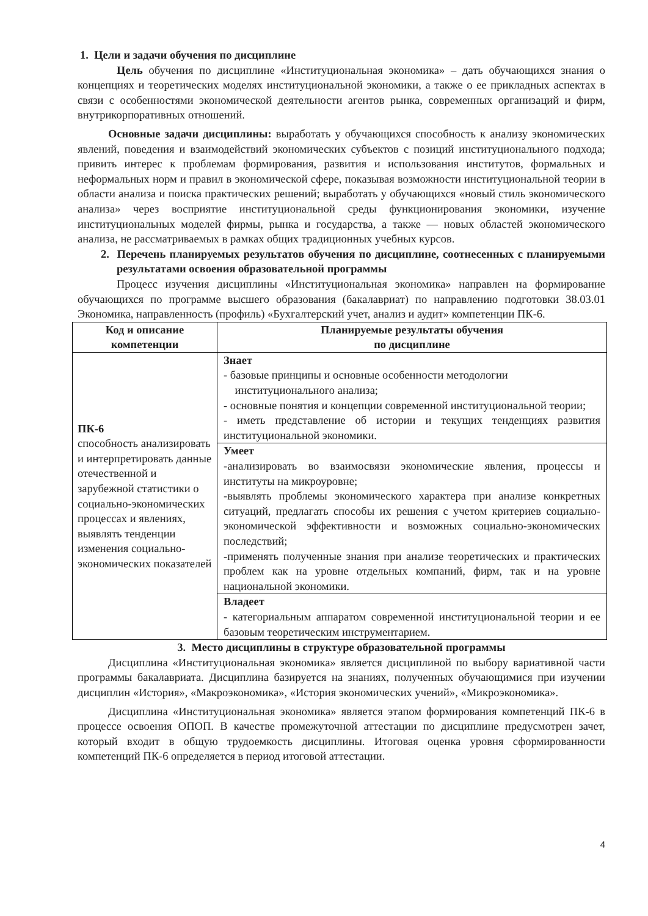1. Цели и задачи обучения по дисциплине
Цель обучения по дисциплине «Институциональная экономика» – дать обучающихся знания о концепциях и теоретических моделях институциональной экономики, а также о ее прикладных аспектах в связи с особенностями экономической деятельности агентов рынка, современных организаций и фирм, внутрикорпоративных отношений.
Основные задачи дисциплины: выработать у обучающихся способность к анализу экономических явлений, поведения и взаимодействий экономических субъектов с позиций институционального подхода; привить интерес к проблемам формирования, развития и использования институтов, формальных и неформальных норм и правил в экономической сфере, показывая возможности институциональной теории в области анализа и поиска практических решений; выработать у обучающихся «новый стиль экономического анализа» через восприятие институциональной среды функционирования экономики, изучение институциональных моделей фирмы, рынка и государства, а также — новых областей экономического анализа, не рассматриваемых в рамках общих традиционных учебных курсов.
2. Перечень планируемых результатов обучения по дисциплине, соотнесенных с планируемыми результатами освоения образовательной программы
Процесс изучения дисциплины «Институциональная экономика» направлен на формирование обучающихся по программе высшего образования (бакалавриат) по направлению подготовки 38.03.01 Экономика, направленность (профиль) «Бухгалтерский учет, анализ и аудит» компетенции ПК-6.
| Код и описание компетенции | Планируемые результаты обучения по дисциплине |
| --- | --- |
| ПК-6 способность анализировать и интерпретировать данные отечественной и зарубежной статистики о социально-экономических процессах и явлениях, выявлять тенденции изменения социально-экономических показателей | Знает - базовые принципы и основные особенности методологии институционального анализа; - основные понятия и концепции современной институциональной теории; - иметь представление об истории и текущих тенденциях развития институциональной экономики. |
| | Умеет -анализировать во взаимосвязи экономические явления, процессы и институты на микроуровне; -выявлять проблемы экономического характера при анализе конкретных ситуаций, предлагать способы их решения с учетом критериев социально-экономической эффективности и возможных социально-экономических последствий; -применять полученные знания при анализе теоретических и практических проблем как на уровне отдельных компаний, фирм, так и на уровне национальной экономики. |
| | Владеет - категориальным аппаратом современной институциональной теории и ее базовым теоретическим инструментарием. |
3. Место дисциплины в структуре образовательной программы
Дисциплина «Институциональная экономика» является дисциплиной по выбору вариативной части программы бакалавриата. Дисциплина базируется на знаниях, полученных обучающимися при изучении дисциплин «История», «Макроэкономика», «История экономических учений», «Микроэкономика».
Дисциплина «Институциональная экономика» является этапом формирования компетенций ПК-6 в процессе освоения ОПОП. В качестве промежуточной аттестации по дисциплине предусмотрен зачет, который входит в общую трудоемкость дисциплины. Итоговая оценка уровня сформированности компетенций ПК-6 определяется в период итоговой аттестации.
4